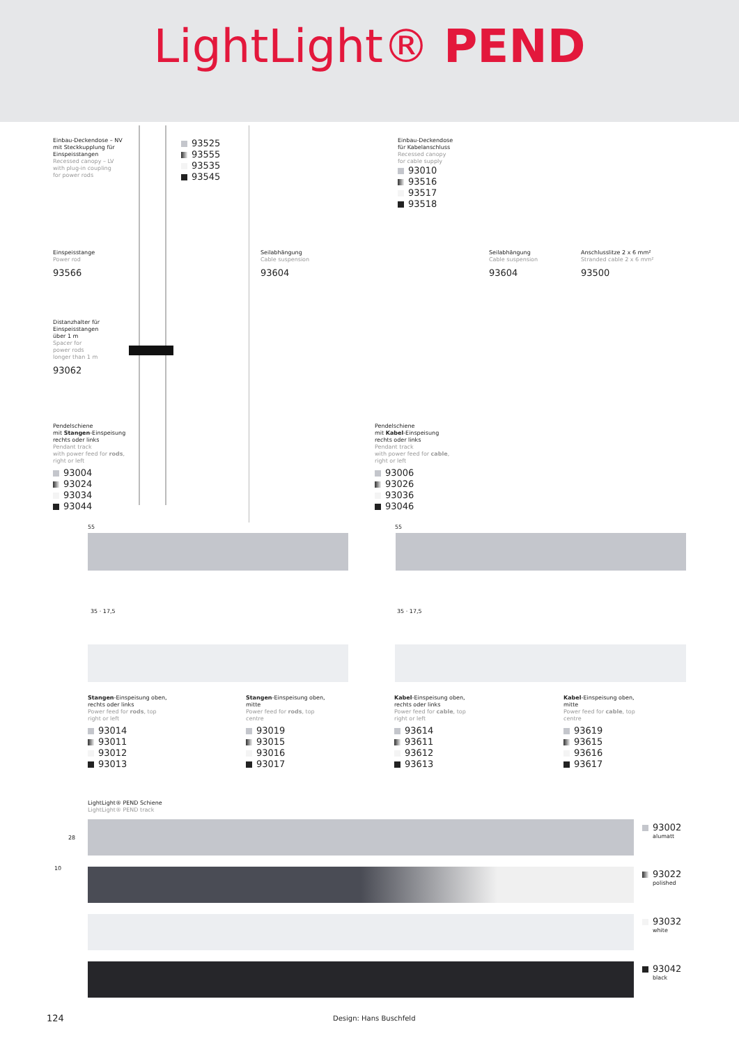LightLight® PEND
Einbau-Deckendose – NV
mit Steckkupplung für
Einspeisstangen
Recessed canopy – LV
with plug-in coupling
for power rods
93525
93555
93535
93545
Einbau-Deckendose
für Kabelanschluss
Recessed canopy
for cable supply
93010
93516
93517
93518
Einspeisstange
Power rod
93566
Seilabhängung
Cable suspension
93604
Seilabhängung
Cable suspension
93604
Anschlusslitze 2 x 6 mm²
Stranded cable 2 x 6 mm²
93500
Distanzhalter für
Einspeisstangen
über 1 m
Spacer for
power rods
longer than 1 m
93062
Pendelschiene
mit Stangen-Einspeisung
rechts oder links
Pendant track
with power feed for rods,
right or left
93004
93024
93034
93044
Pendelschiene
mit Kabel-Einspeisung
rechts oder links
Pendant track
with power feed for cable,
right or left
93006
93026
93036
93046
55 55
35 · 17,5 35 · 17,5
Stangen-Einspeisung oben,
rechts oder links
Power feed for rods, top
right or left
93014
93011
93012
93013
Stangen-Einspeisung oben,
mitte
Power feed for rods, top
centre
93019
93015
93016
93017
Kabel-Einspeisung oben,
rechts oder links
Power feed for cable, top
right or left
93614
93611
93612
93613
Kabel-Einspeisung oben,
mitte
Power feed for cable, top
centre
93619
93615
93616
93617
LightLight® PEND Schiene
LightLight® PEND track
28
10
93002
alumatt
93022
polished
93032
white
93042
black
124 Design: Hans Buschfeld